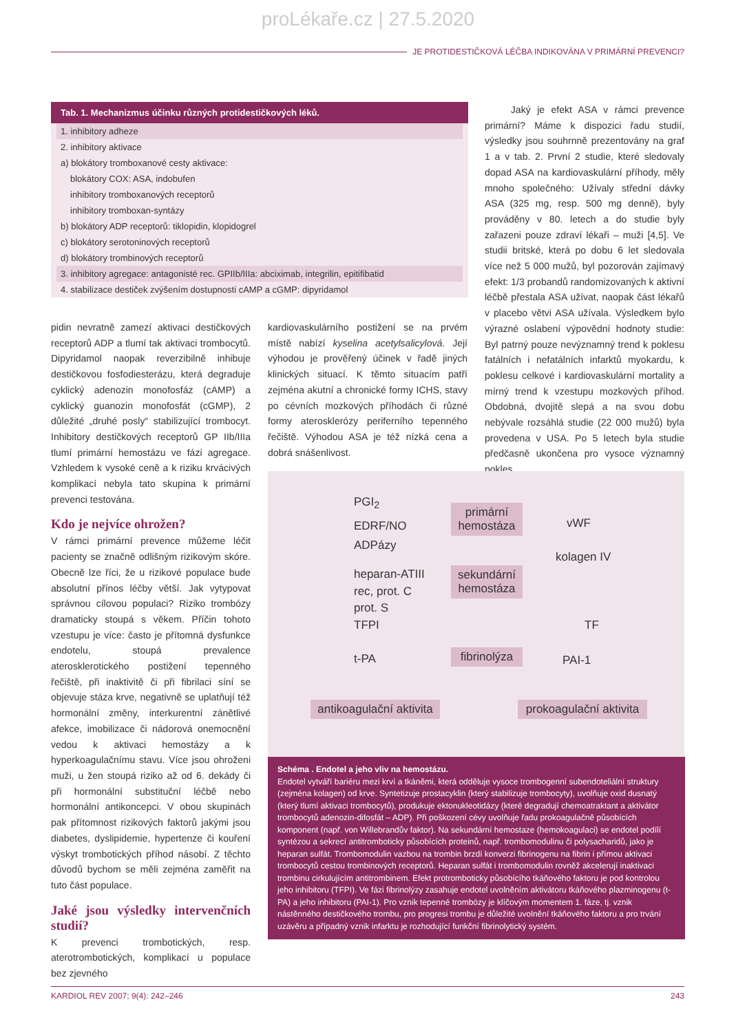proLékaře.cz | 27.5.2020
JE PROTIDESTIČKOVÁ LÉČBA INDIKOVÁNA V PRIMÁRNÍ PREVENCI?
Tab. 1. Mechanizmus účinku různých protidestičkových léků.
1. inhibitory adheze
2. inhibitory aktivace
a) blokátory tromboxanové cesty aktivace:
blokátory COX: ASA, indobufen
inhibitory tromboxanových receptorů
inhibitory tromboxan-syntázy
b) blokátory ADP receptorů: tiklopidin, klopidogrel
c) blokátory serotoninových receptorů
d) blokátory trombinových receptorů
3. inhibitory agregace: antagonisté rec. GPIIb/IIIa: abciximab, integrilin, epitifibatid
4. stabilizace destiček zvýšením dostupnosti cAMP a cGMP: dipyridamol
Jaký je efekt ASA v rámci prevence primární? Máme k dispozici řadu studií, výsledky jsou souhrnně prezentovány na graf 1 a v tab. 2. První 2 studie, které sledovaly dopad ASA na kardiovaskulární příhody, měly mnoho společného: Užívaly střední dávky ASA (325 mg, resp. 500 mg denně), byly prováděny v 80. letech a do studie byly zařazeni pouze zdraví lékaři – muži [4,5]. Ve studii britské, která po dobu 6 let sledovala více než 5 000 mužů, byl pozorován zajímavý efekt: 1/3 probandů randomizovaných k aktivní léčbě přestala ASA užívat, naopak část lékařů v placebo větvi ASA užívala. Výsledkem bylo výrazné oslabení výpovědní hodnoty studie: Byl patrný pouze nevýznamný trend k poklesu fatálních i nefatálních infarktů myokardu, k poklesu celkové i kardiovaskulární mortality a mírný trend k vzestupu mozkových příhod. Obdobná, dvojitě slepá a na svou dobu nebývale rozsáhlá studie (22 000 mužů) byla provedena v USA. Po 5 letech byla studie předčasně ukončena pro vysoce významný pokles
pidin nevratně zamezí aktivaci destičkových receptorů ADP a tlumí tak aktivaci trombocytů. Dipyridamol naopak reverzibilně inhibuje destičkovou fosfodiesterázu, která degraduje cyklický adenozin monofosfáz (cAMP) a cyklický guanozin monofosfát (cGMP), 2 důležité „druhé posly“ stabilizující trombocyt. Inhibitory destičkových receptorů GP IIb/IIIa tlumí primární hemostázu ve fázi agregace. Vzhledem k vysoké ceně a k riziku krvácivých komplikací nebyla tato skupina k primární prevenci testována.
Kdo je nejvíce ohrožen?
V rámci primární prevence můžeme léčit pacienty se značně odlišným rizikovým skóre. Obecně lze říci, že u rizikové populace bude absolutní přínos léčby větší. Jak vytypovat správnou cílovou populaci? Riziko trombózy dramaticky stoupá s věkem. Příčin tohoto vzestupu je více: často je přítomná dysfunkce endotelu, stoupá prevalence aterosklerotického postižení tepenného řečiště, při inaktivitě či při fibrilaci síní se objevuje stáza krve, negativně se uplatňují též hormonální změny, interkurentní zánětlivé afekce, imobilizace či nádorová onemocnění vedou k aktivaci hemostázy a k hyperkoagulačnímu stavu. Více jsou ohroženi muži, u žen stoupá riziko až od 6. dekády či při hormonální substituční léčbě nebo hormonální antikoncepci. V obou skupinách pak přítomnost rizikových faktorů jakými jsou diabetes, dyslipidemie, hypertenze či kouření výskyt trombotických příhod násobí. Z těchto důvodů bychom se měli zejména zaměřit na tuto část populace.
Jaké jsou výsledky intervenčních studií?
K prevenci trombotických, resp. aterotrombotických, komplikací u populace bez zjevného
kardiovaskulárního postižení se na prvém místě nabízí kyselina acetylsalicylová. Její výhodou je prověřený účinek v řadě jiných klinických situací. K těmto situacím patří zejména akutní a chronické formy ICHS, stavy po cévních mozkových příhodách či různé formy aterosklerózy periferního tepenného řečiště. Výhodou ASA je též nízká cena a dobrá snášenlivost.
PGI<sub>2</sub>
EDRF/NO
ADPázy
heparan-ATIII
rec, prot. C
prot. S
TFPI
t-PA
primární hemostáza
sekundární hemostáza
fibrinolýza
vWF
kolagen IV
TF
PAI-1
antikoagulační aktivita
prokoagulační aktivita
Schéma . Endotel a jeho vliv na hemostázu.
Endotel vytváří bariéru mezi krví a tkáněmi, která odděluje vysoce trombogenní subendoteliální struktury (zejména kolagen) od krve. Syntetizuje prostacyklin (který stabilizuje trombocyty), uvolňuje oxid dusnatý (který tlumí aktivaci trombocytů), produkuje ektonukleotidázy (které degradují chemoatraktant a aktivátor trombocytů adenozin-difosfát – ADP). Při poškození cévy uvolňuje řadu prokoagulačně působících komponent (např. von Willebrandův faktor). Na sekundární hemostaze (hemokoagulaci) se endotel podílí syntézou a sekrecí antitromboticky působících proteinů, např. trombomodulinu či polysacharidů, jako je heparan sulfát. Trombomodulin vazbou na trombin brzdí konverzi fibrinogenu na fibrin i přímou aktivaci trombocytů cestou trombinových receptorů. Heparan sulfát i trombomodulin rovněž akcelerují inaktivaci trombinu cirkulujícím antitrombinem. Efekt protromboticky působícího tkáňového faktoru je pod kontrolou jeho inhibitoru (TFPI). Ve fázi fibrinolýzy zasahuje endotel uvolněním aktivátoru tkáňového plazminogenu (t-PA) a jeho inhibitoru (PAI-1). Pro vznik tepenné trombózy je klíčovým momentem 1. fáze, tj. vznik nástěnného destičkového trombu, pro progresi trombu je důležité uvolnění tkáňového faktoru a pro trvání uzávěru a případný vznik infarktu je rozhodující funkční fibrinolytický systém.
KARDIOL REV 2007; 9(4): 242–246 243